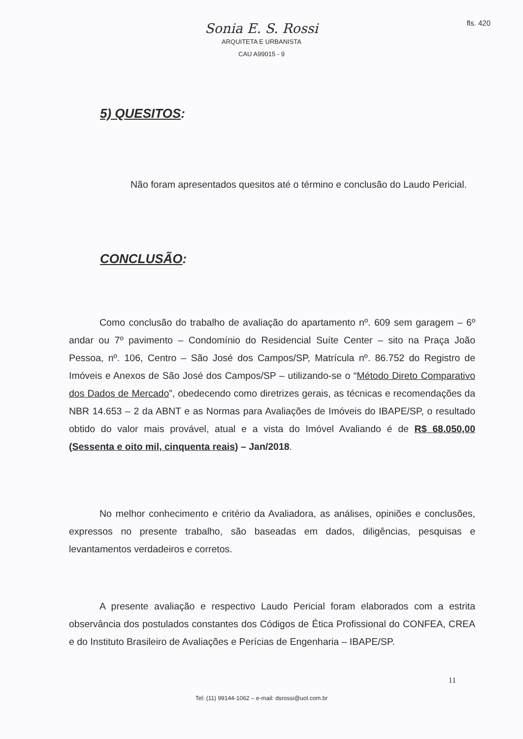fls. 420
Sonia E. S. Rossi
ARQUITETA E URBANISTA
CAU A99015 - 9
5) QUESITOS:
Não foram apresentados quesitos até o término e conclusão do Laudo Pericial.
CONCLUSÃO:
Como conclusão do trabalho de avaliação do apartamento nº. 609 sem garagem – 6º andar ou 7º pavimento – Condomínio do Residencial Suíte Center – sito na Praça João Pessoa, nº. 106, Centro – São José dos Campos/SP, Matrícula nº. 86.752 do Registro de Imóveis e Anexos de São José dos Campos/SP – utilizando-se o “Método Direto Comparativo dos Dados de Mercado”, obedecendo como diretrizes gerais, as técnicas e recomendações da NBR 14.653 – 2 da ABNT e as Normas para Avaliações de Imóveis do IBAPE/SP, o resultado obtido do valor mais provável, atual e a vista do Imóvel Avaliando é de R$ 68.050,00 (Sessenta e oito mil, cinquenta reais) – Jan/2018.
No melhor conhecimento e critério da Avaliadora, as análises, opiniões e conclusões, expressos no presente trabalho, são baseadas em dados, diligências, pesquisas e levantamentos verdadeiros e corretos.
A presente avaliação e respectivo Laudo Pericial foram elaborados com a estrita observância dos postulados constantes dos Códigos de Ética Profissional do CONFEA, CREA e do Instituto Brasileiro de Avaliações e Perícias de Engenharia – IBAPE/SP.
11
Tel: (11) 99144-1062 – e-mail: dsrossi@uol.com.br